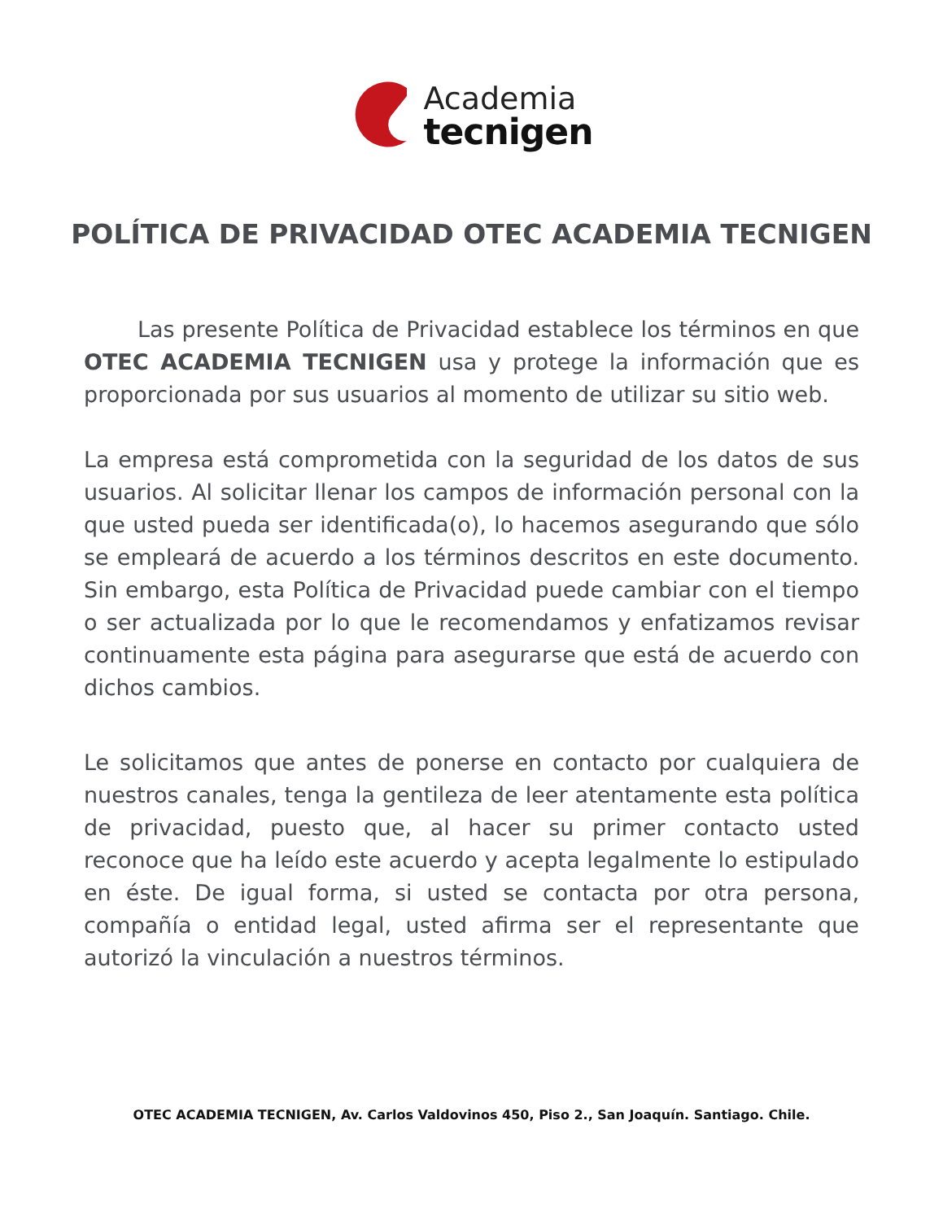Academia
tecnigen
POLÍTICA DE PRIVACIDAD OTEC ACADEMIA TECNIGEN
Las presente Política de Privacidad establece los términos en que OTEC ACADEMIA TECNIGEN usa y protege la información que es proporcionada por sus usuarios al momento de utilizar su sitio web.
La empresa está comprometida con la seguridad de los datos de sus usuarios. Al solicitar llenar los campos de información personal con la que usted pueda ser identificada(o), lo hacemos asegurando que sólo se empleará de acuerdo a los términos descritos en este documento. Sin embargo, esta Política de Privacidad puede cambiar con el tiempo o ser actualizada por lo que le recomendamos y enfatizamos revisar continuamente esta página para asegurarse que está de acuerdo con dichos cambios.
Le solicitamos que antes de ponerse en contacto por cualquiera de nuestros canales, tenga la gentileza de leer atentamente esta política de privacidad, puesto que, al hacer su primer contacto usted reconoce que ha leído este acuerdo y acepta legalmente lo estipulado en éste. De igual forma, si usted se contacta por otra persona, compañía o entidad legal, usted afirma ser el representante que autorizó la vinculación a nuestros términos.
OTEC ACADEMIA TECNIGEN, Av. Carlos Valdovinos 450, Piso 2., San Joaquín. Santiago. Chile.